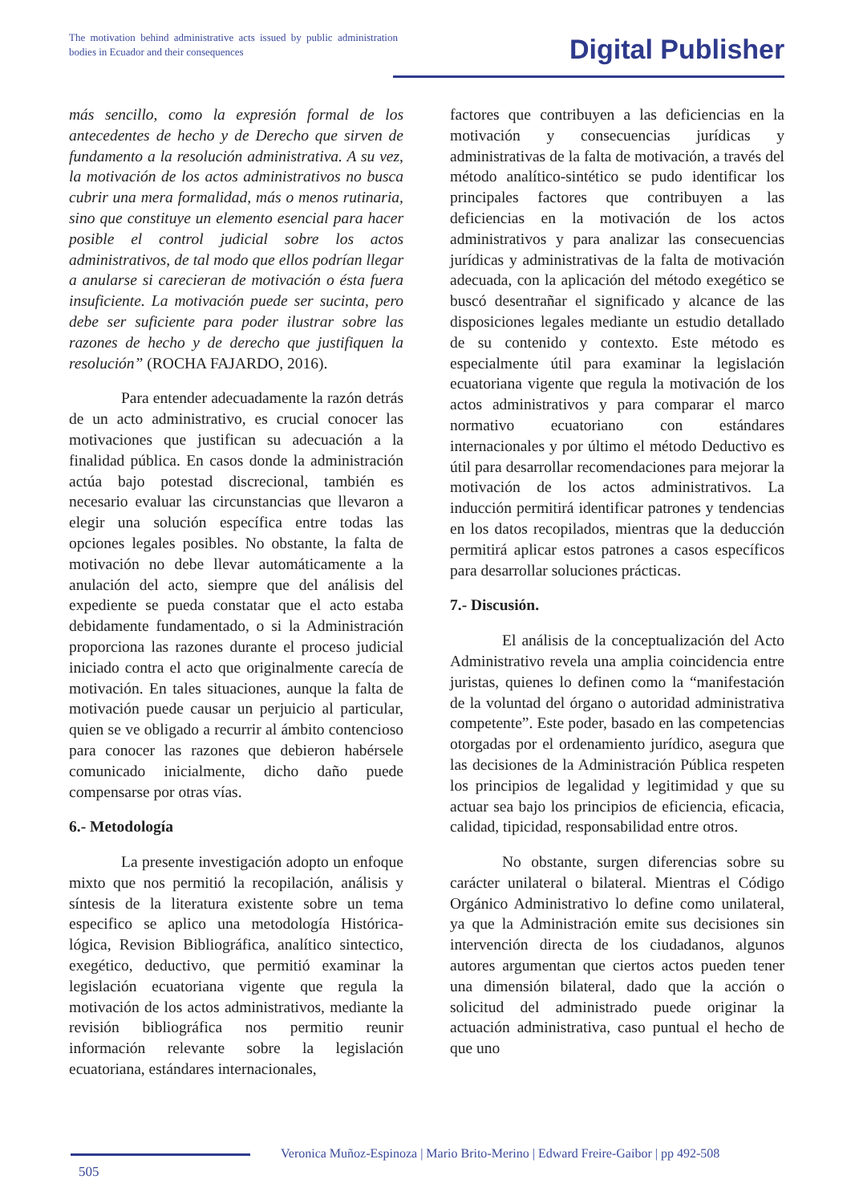The motivation behind administrative acts issued by public administration bodies in Ecuador and their consequences
Digital Publisher
más sencillo, como la expresión formal de los antecedentes de hecho y de Derecho que sirven de fundamento a la resolución administrativa. A su vez, la motivación de los actos administrativos no busca cubrir una mera formalidad, más o menos rutinaria, sino que constituye un elemento esencial para hacer posible el control judicial sobre los actos administrativos, de tal modo que ellos podrían llegar a anularse si carecieran de motivación o ésta fuera insuficiente. La motivación puede ser sucinta, pero debe ser suficiente para poder ilustrar sobre las razones de hecho y de derecho que justifiquen la resolución” (ROCHA FAJARDO, 2016).
Para entender adecuadamente la razón detrás de un acto administrativo, es crucial conocer las motivaciones que justifican su adecuación a la finalidad pública. En casos donde la administración actúa bajo potestad discrecional, también es necesario evaluar las circunstancias que llevaron a elegir una solución específica entre todas las opciones legales posibles. No obstante, la falta de motivación no debe llevar automáticamente a la anulación del acto, siempre que del análisis del expediente se pueda constatar que el acto estaba debidamente fundamentado, o si la Administración proporciona las razones durante el proceso judicial iniciado contra el acto que originalmente carecía de motivación. En tales situaciones, aunque la falta de motivación puede causar un perjuicio al particular, quien se ve obligado a recurrir al ámbito contencioso para conocer las razones que debieron habérsele comunicado inicialmente, dicho daño puede compensarse por otras vías.
6.- Metodología
La presente investigación adopto un enfoque mixto que nos permitió la recopilación, análisis y síntesis de la literatura existente sobre un tema especifico se aplico una metodología Histórica-lógica, Revision Bibliográfica, analítico sintectico, exegético, deductivo, que permitió examinar la legislación ecuatoriana vigente que regula la motivación de los actos administrativos, mediante la revisión bibliográfica nos permitio reunir información relevante sobre la legislación ecuatoriana, estándares internacionales,
factores que contribuyen a las deficiencias en la motivación y consecuencias jurídicas y administrativas de la falta de motivación, a través del método analítico-sintético se pudo identificar los principales factores que contribuyen a las deficiencias en la motivación de los actos administrativos y para analizar las consecuencias jurídicas y administrativas de la falta de motivación adecuada, con la aplicación del método exegético se buscó desentrañar el significado y alcance de las disposiciones legales mediante un estudio detallado de su contenido y contexto. Este método es especialmente útil para examinar la legislación ecuatoriana vigente que regula la motivación de los actos administrativos y para comparar el marco normativo ecuatoriano con estándares internacionales y por último el método Deductivo es útil para desarrollar recomendaciones para mejorar la motivación de los actos administrativos. La inducción permitirá identificar patrones y tendencias en los datos recopilados, mientras que la deducción permitirá aplicar estos patrones a casos específicos para desarrollar soluciones prácticas.
7.- Discusión.
El análisis de la conceptualización del Acto Administrativo revela una amplia coincidencia entre juristas, quienes lo definen como la “manifestación de la voluntad del órgano o autoridad administrativa competente”. Este poder, basado en las competencias otorgadas por el ordenamiento jurídico, asegura que las decisiones de la Administración Pública respeten los principios de legalidad y legitimidad y que su actuar sea bajo los principios de eficiencia, eficacia, calidad, tipicidad, responsabilidad entre otros.
No obstante, surgen diferencias sobre su carácter unilateral o bilateral. Mientras el Código Orgánico Administrativo lo define como unilateral, ya que la Administración emite sus decisiones sin intervención directa de los ciudadanos, algunos autores argumentan que ciertos actos pueden tener una dimensión bilateral, dado que la acción o solicitud del administrado puede originar la actuación administrativa, caso puntual el hecho de que uno
Veronica Muñoz-Espinoza | Mario Brito-Merino | Edward Freire-Gaibor | pp 492-508
505